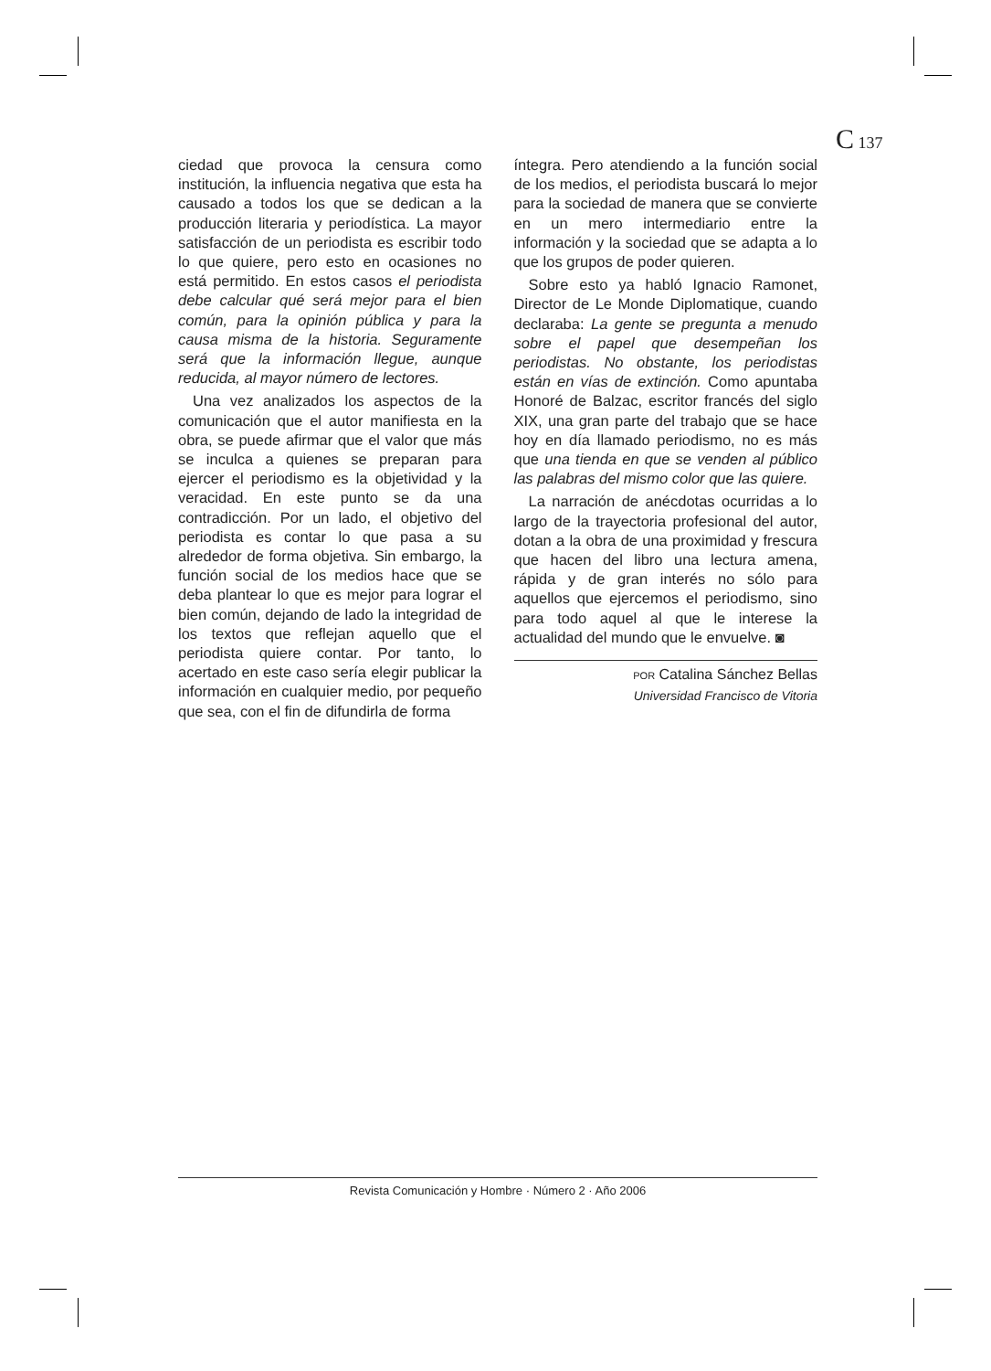C 137
ciedad que provoca la censura como institución, la influencia negativa que esta ha causado a todos los que se dedican a la producción literaria y periodística. La mayor satisfacción de un periodista es escribir todo lo que quiere, pero esto en ocasiones no está permitido. En estos casos el periodista debe calcular qué será mejor para el bien común, para la opinión pública y para la causa misma de la historia. Seguramente será que la información llegue, aunque reducida, al mayor número de lectores.
Una vez analizados los aspectos de la comunicación que el autor manifiesta en la obra, se puede afirmar que el valor que más se inculca a quienes se preparan para ejercer el periodismo es la objetividad y la veracidad. En este punto se da una contradicción. Por un lado, el objetivo del periodista es contar lo que pasa a su alrededor de forma objetiva. Sin embargo, la función social de los medios hace que se deba plantear lo que es mejor para lograr el bien común, dejando de lado la integridad de los textos que reflejan aquello que el periodista quiere contar. Por tanto, lo acertado en este caso sería elegir publicar la información en cualquier medio, por pequeño que sea, con el fin de difundirla de forma
íntegra. Pero atendiendo a la función social de los medios, el periodista buscará lo mejor para la sociedad de manera que se convierte en un mero intermediario entre la información y la sociedad que se adapta a lo que los grupos de poder quieren.
Sobre esto ya habló Ignacio Ramonet, Director de Le Monde Diplomatique, cuando declaraba: La gente se pregunta a menudo sobre el papel que desempeñan los periodistas. No obstante, los periodistas están en vías de extinción. Como apuntaba Honoré de Balzac, escritor francés del siglo XIX, una gran parte del trabajo que se hace hoy en día llamado periodismo, no es más que una tienda en que se venden al público las palabras del mismo color que las quiere.
La narración de anécdotas ocurridas a lo largo de la trayectoria profesional del autor, dotan a la obra de una proximidad y frescura que hacen del libro una lectura amena, rápida y de gran interés no sólo para aquellos que ejercemos el periodismo, sino para todo aquel al que le interese la actualidad del mundo que le envuelve. ◙
POR Catalina Sánchez Bellas
Universidad Francisco de Vitoria
Revista Comunicación y Hombre · Número 2 · Año 2006